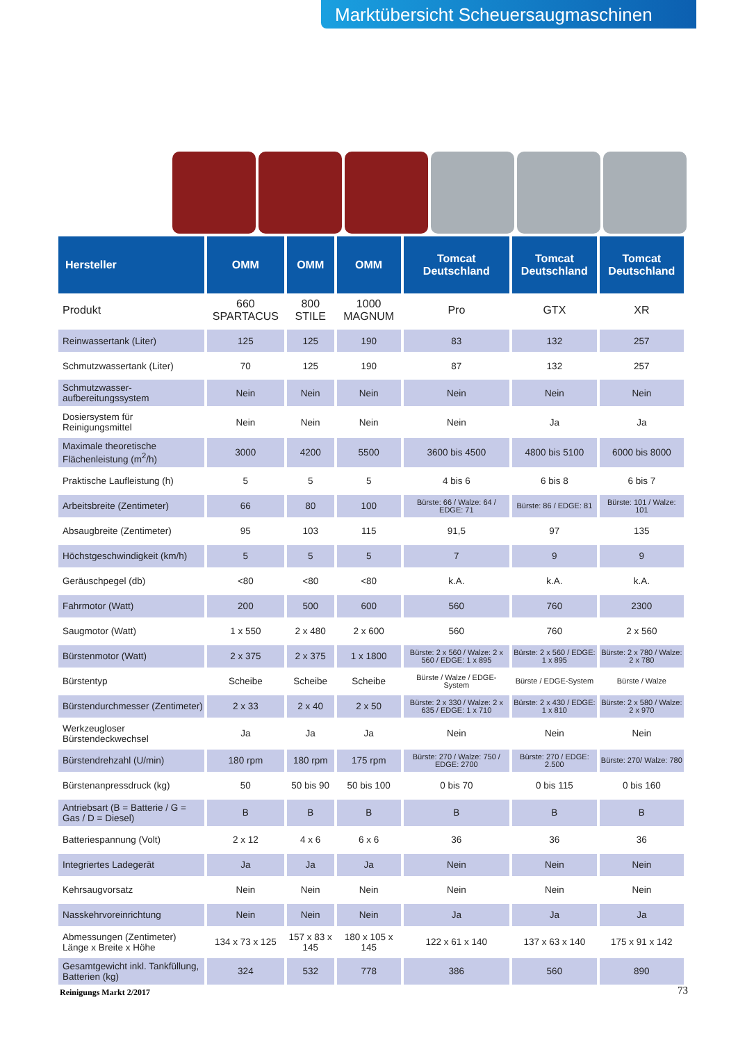Marktübersicht Scheuersaugmaschinen
| Hersteller | OMM | OMM | OMM | Tomcat Deutschland | Tomcat Deutschland | Tomcat Deutschland |
| --- | --- | --- | --- | --- | --- | --- |
| Produkt | 660 SPARTACUS | 800 STILE | 1000 MAGNUM | Pro | GTX | XR |
| Reinwassertank (Liter) | 125 | 125 | 190 | 83 | 132 | 257 |
| Schmutzwassertank (Liter) | 70 | 125 | 190 | 87 | 132 | 257 |
| Schmutzwasser-aufbereitungssystem | Nein | Nein | Nein | Nein | Nein | Nein |
| Dosiersystem für Reinigungsmittel | Nein | Nein | Nein | Nein | Ja | Ja |
| Maximale theoretische Flächenleistung (m<sup>2</sup>/h) | 3000 | 4200 | 5500 | 3600 bis 4500 | 4800 bis 5100 | 6000 bis 8000 |
| Praktische Laufleistung (h) | 5 | 5 | 5 | 4 bis 6 | 6 bis 8 | 6 bis 7 |
| Arbeitsbreite (Zentimeter) | 66 | 80 | 100 | Bürste: 66 / Walze: 64 / EDGE: 71 | Bürste: 86 / EDGE: 81 | Bürste: 101 / Walze: 101 |
| Absaugbreite (Zentimeter) | 95 | 103 | 115 | 91,5 | 97 | 135 |
| Höchstgeschwindigkeit (km/h) | 5 | 5 | 5 | 7 | 9 | 9 |
| Geräuschpegel (db) | <80 | <80 | <80 | k.A. | k.A. | k.A. |
| Fahrmotor (Watt) | 200 | 500 | 600 | 560 | 760 | 2300 |
| Saugmotor (Watt) | 1 x 550 | 2 x 480 | 2 x 600 | 560 | 760 | 2 x 560 |
| Bürstenmotor (Watt) | 2 x 375 | 2 x 375 | 1 x 1800 | Bürste: 2 x 560 / Walze: 2 x 560 / EDGE: 1 x 895 | Bürste: 2 x 560 / EDGE: 1 x 895 | Bürste: 2 x 780 / Walze: 2 x 780 |
| Bürstentyp | Scheibe | Scheibe | Scheibe | Bürste / Walze / EDGE-System | Bürste / EDGE-System | Bürste / Walze |
| Bürstendurchmesser (Zentimeter) | 2 x 33 | 2 x 40 | 2 x 50 | Bürste: 2 x 330 / Walze: 2 x 635 / EDGE: 1 x 710 | Bürste: 2 x 430 / EDGE: 1 x 810 | Bürste: 2 x 580 / Walze: 2 x 970 |
| Werkzeugloser Bürstendeckwechsel | Ja | Ja | Ja | Nein | Nein | Nein |
| Bürstendrehzahl (U/min) | 180 rpm | 180 rpm | 175 rpm | Bürste: 270 / Walze: 750 / EDGE: 2700 | Bürste: 270 / EDGE: 2.500 | Bürste: 270/ Walze: 780 |
| Bürstenanpressdruck (kg) | 50 | 50 bis 90 | 50 bis 100 | 0 bis 70 | 0 bis 115 | 0 bis 160 |
| Antriebsart (B = Batterie / G = Gas / D = Diesel) | B | B | B | B | B | B |
| Batteriespannung (Volt) | 2 x 12 | 4 x 6 | 6 x 6 | 36 | 36 | 36 |
| Integriertes Ladegerät | Ja | Ja | Ja | Nein | Nein | Nein |
| Kehrsaugvorsatz | Nein | Nein | Nein | Nein | Nein | Nein |
| Nasskehrvoreinrichtung | Nein | Nein | Nein | Ja | Ja | Ja |
| Abmessungen (Zentimeter) Länge x Breite x Höhe | 134 x 73 x 125 | 157 x 83 x 145 | 180 x 105 x 145 | 122 x 61 x 140 | 137 x 63 x 140 | 175 x 91 x 142 |
| Gesamtgewicht inkl. Tankfüllung, Batterien (kg) | 324 | 532 | 778 | 386 | 560 | 890 |
Reinigungs Markt 2/2017 73